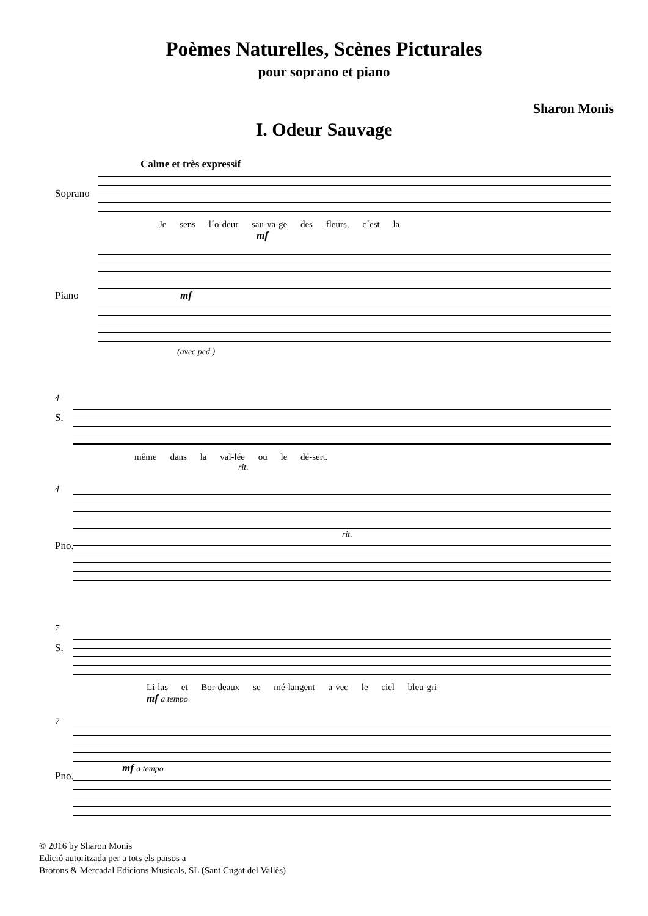Poèmes Naturelles, Scènes Picturales
pour soprano et piano
Sharon Monis
I. Odeur Sauvage
Calme et très expressif
Soprano
Je sens l´o-deur sau-va-ge des fleurs, c´est la
mf
Piano
mf
(avec ped.)
4
S.
même dans la val-lée ou le dé-sert.
rit.
4
Pno.
rit.
7
S.
Li-las et Bor-deaux se mé-langent a-vec le ciel bleu-gri-
mf a tempo
7
Pno.
mf a tempo
© 2016 by Sharon Monis
Edició autoritzada per a tots els països a
Brotons & Mercadal Edicions Musicals, SL (Sant Cugat del Vallès)